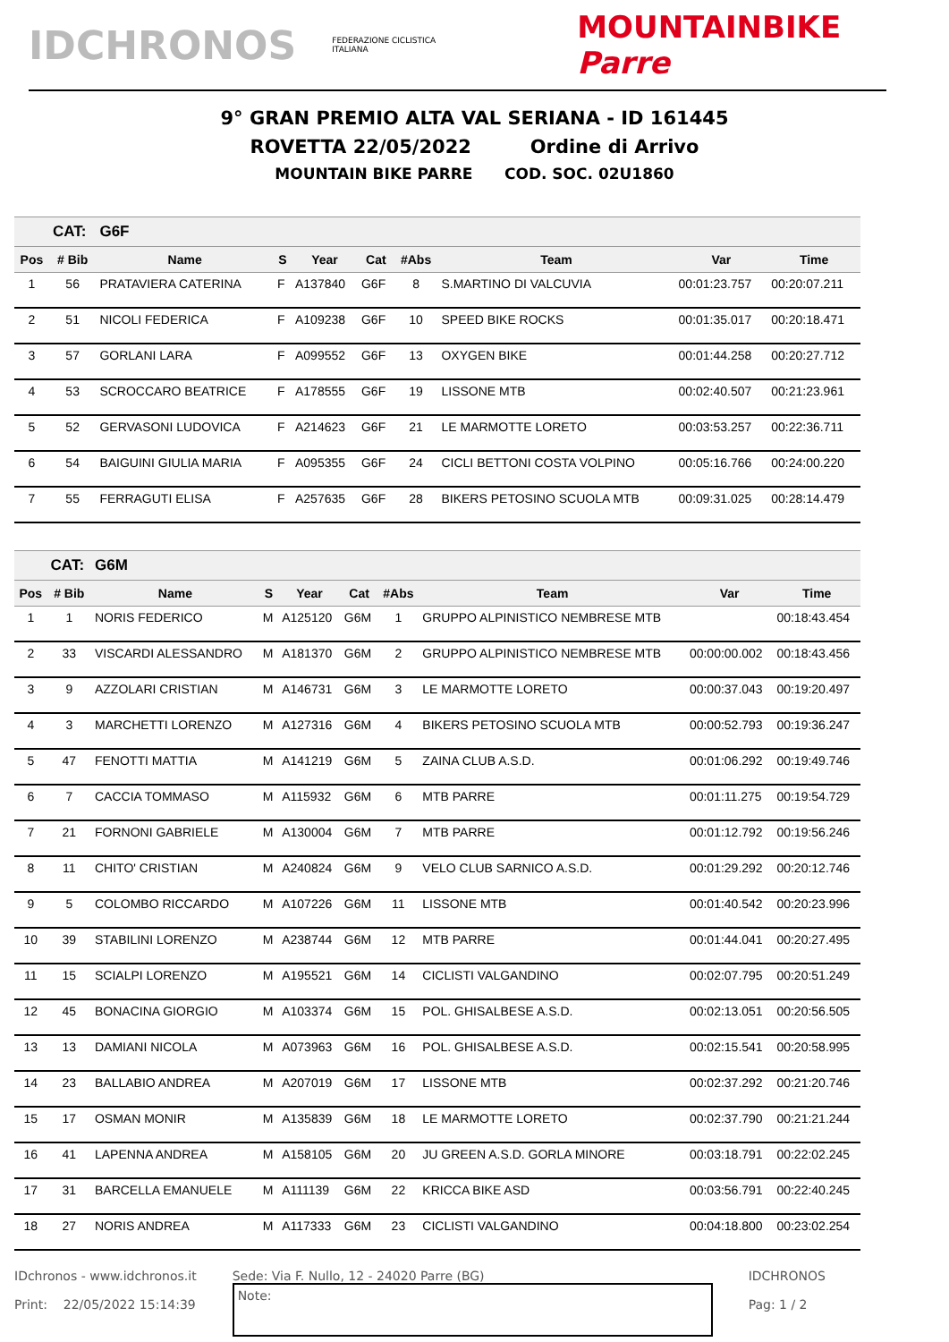IDCHRONOS FEDERAZIONE CICLISTICA ITALIANA MOUNTAINBIKE Parre
9° GRAN PREMIO ALTA VAL SERIANA - ID 161445
ROVETTA 22/05/2022 Ordine di Arrivo
MOUNTAIN BIKE PARRE COD. SOC. 02U1860
| | CAT: | G6F | | | | | | | |
| --- | --- | --- | --- | --- | --- | --- | --- | --- | --- |
| Pos | # Bib | Name | S | Year | Cat | #Abs | Team | Var | Time |
| 1 | 56 | PRATAVIERA CATERINA | F | A137840 | G6F | 8 | S.MARTINO DI VALCUVIA | 00:01:23.757 | 00:20:07.211 |
| 2 | 51 | NICOLI FEDERICA | F | A109238 | G6F | 10 | SPEED BIKE ROCKS | 00:01:35.017 | 00:20:18.471 |
| 3 | 57 | GORLANI LARA | F | A099552 | G6F | 13 | OXYGEN BIKE | 00:01:44.258 | 00:20:27.712 |
| 4 | 53 | SCROCCARO BEATRICE | F | A178555 | G6F | 19 | LISSONE MTB | 00:02:40.507 | 00:21:23.961 |
| 5 | 52 | GERVASONI LUDOVICA | F | A214623 | G6F | 21 | LE MARMOTTE LORETO | 00:03:53.257 | 00:22:36.711 |
| 6 | 54 | BAIGUINI GIULIA MARIA | F | A095355 | G6F | 24 | CICLI BETTONI COSTA VOLPINO | 00:05:16.766 | 00:24:00.220 |
| 7 | 55 | FERRAGUTI ELISA | F | A257635 | G6F | 28 | BIKERS PETOSINO SCUOLA MTB | 00:09:31.025 | 00:28:14.479 |
| | CAT: | G6M | | | | | | | |
| --- | --- | --- | --- | --- | --- | --- | --- | --- | --- |
| Pos | # Bib | Name | S | Year | Cat | #Abs | Team | Var | Time |
| 1 | 1 | NORIS FEDERICO | M | A125120 | G6M | 1 | GRUPPO ALPINISTICO NEMBRESE MTB | | 00:18:43.454 |
| 2 | 33 | VISCARDI ALESSANDRO | M | A181370 | G6M | 2 | GRUPPO ALPINISTICO NEMBRESE MTB | 00:00:00.002 | 00:18:43.456 |
| 3 | 9 | AZZOLARI CRISTIAN | M | A146731 | G6M | 3 | LE MARMOTTE LORETO | 00:00:37.043 | 00:19:20.497 |
| 4 | 3 | MARCHETTI LORENZO | M | A127316 | G6M | 4 | BIKERS PETOSINO SCUOLA MTB | 00:00:52.793 | 00:19:36.247 |
| 5 | 47 | FENOTTI MATTIA | M | A141219 | G6M | 5 | ZAINA CLUB A.S.D. | 00:01:06.292 | 00:19:49.746 |
| 6 | 7 | CACCIA TOMMASO | M | A115932 | G6M | 6 | MTB PARRE | 00:01:11.275 | 00:19:54.729 |
| 7 | 21 | FORNONI GABRIELE | M | A130004 | G6M | 7 | MTB PARRE | 00:01:12.792 | 00:19:56.246 |
| 8 | 11 | CHITO' CRISTIAN | M | A240824 | G6M | 9 | VELO CLUB SARNICO A.S.D. | 00:01:29.292 | 00:20:12.746 |
| 9 | 5 | COLOMBO RICCARDO | M | A107226 | G6M | 11 | LISSONE MTB | 00:01:40.542 | 00:20:23.996 |
| 10 | 39 | STABILINI LORENZO | M | A238744 | G6M | 12 | MTB PARRE | 00:01:44.041 | 00:20:27.495 |
| 11 | 15 | SCIALPI LORENZO | M | A195521 | G6M | 14 | CICLISTI VALGANDINO | 00:02:07.795 | 00:20:51.249 |
| 12 | 45 | BONACINA GIORGIO | M | A103374 | G6M | 15 | POL. GHISALBESE A.S.D. | 00:02:13.051 | 00:20:56.505 |
| 13 | 13 | DAMIANI NICOLA | M | A073963 | G6M | 16 | POL. GHISALBESE A.S.D. | 00:02:15.541 | 00:20:58.995 |
| 14 | 23 | BALLABIO ANDREA | M | A207019 | G6M | 17 | LISSONE MTB | 00:02:37.292 | 00:21:20.746 |
| 15 | 17 | OSMAN MONIR | M | A135839 | G6M | 18 | LE MARMOTTE LORETO | 00:02:37.790 | 00:21:21.244 |
| 16 | 41 | LAPENNA ANDREA | M | A158105 | G6M | 20 | JU GREEN A.S.D. GORLA MINORE | 00:03:18.791 | 00:22:02.245 |
| 17 | 31 | BARCELLA EMANUELE | M | A111139 | G6M | 22 | KRICCA BIKE ASD | 00:03:56.791 | 00:22:40.245 |
| 18 | 27 | NORIS ANDREA | M | A117333 | G6M | 23 | CICLISTI VALGANDINO | 00:04:18.800 | 00:23:02.254 |
IDchronos - www.idchronos.it
Print: 22/05/2022 15:14:39
Sede: Via F. Nullo, 12 - 24020 Parre (BG)
Note:
IDCHRONOS
Pag: 1 / 2